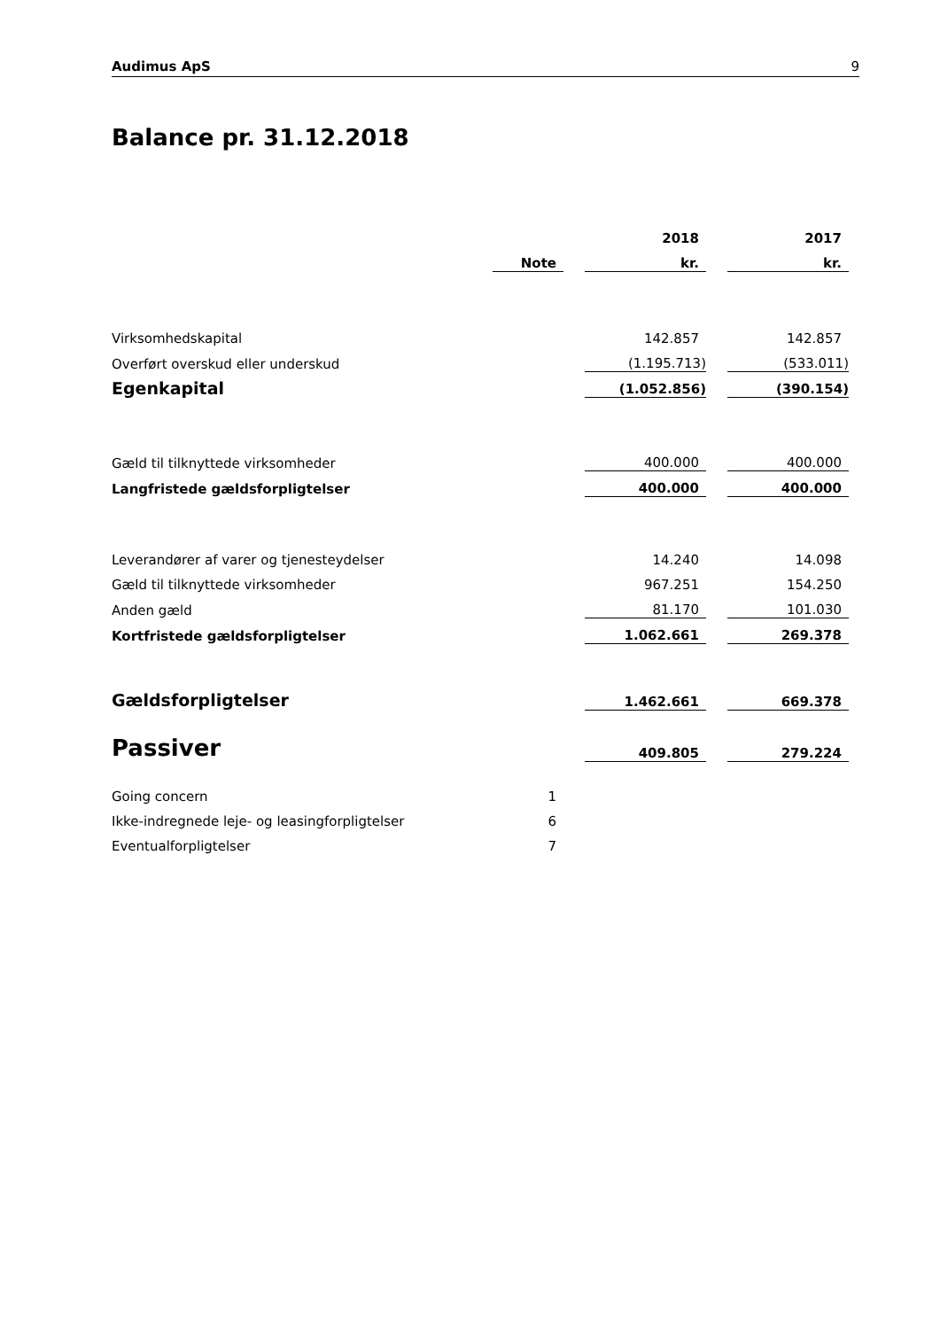Audimus ApS 9
Balance pr. 31.12.2018
| | | | 2018 | | 2017 |
| --- | --- | --- | --- | --- | --- |
| | Note | | kr. | | kr. |
| Virksomhedskapital | | | 142.857 | | 142.857 |
| Overført overskud eller underskud | | | (1.195.713) | | (533.011) |
| Egenkapital | | | (1.052.856) | | (390.154) |
| Gæld til tilknyttede virksomheder | | | 400.000 | | 400.000 |
| Langfristede gældsforpligtelser | | | 400.000 | | 400.000 |
| Leverandører af varer og tjenesteydelser | | | 14.240 | | 14.098 |
| Gæld til tilknyttede virksomheder | | | 967.251 | | 154.250 |
| Anden gæld | | | 81.170 | | 101.030 |
| Kortfristede gældsforpligtelser | | | 1.062.661 | | 269.378 |
| Gældsforpligtelser | | | 1.462.661 | | 669.378 |
| Passiver | | | 409.805 | | 279.224 |
| Going concern | 1 | | | | |
| Ikke-indregnede leje- og leasingforpligtelser | 6 | | | | |
| Eventualforpligtelser | 7 | | | | |